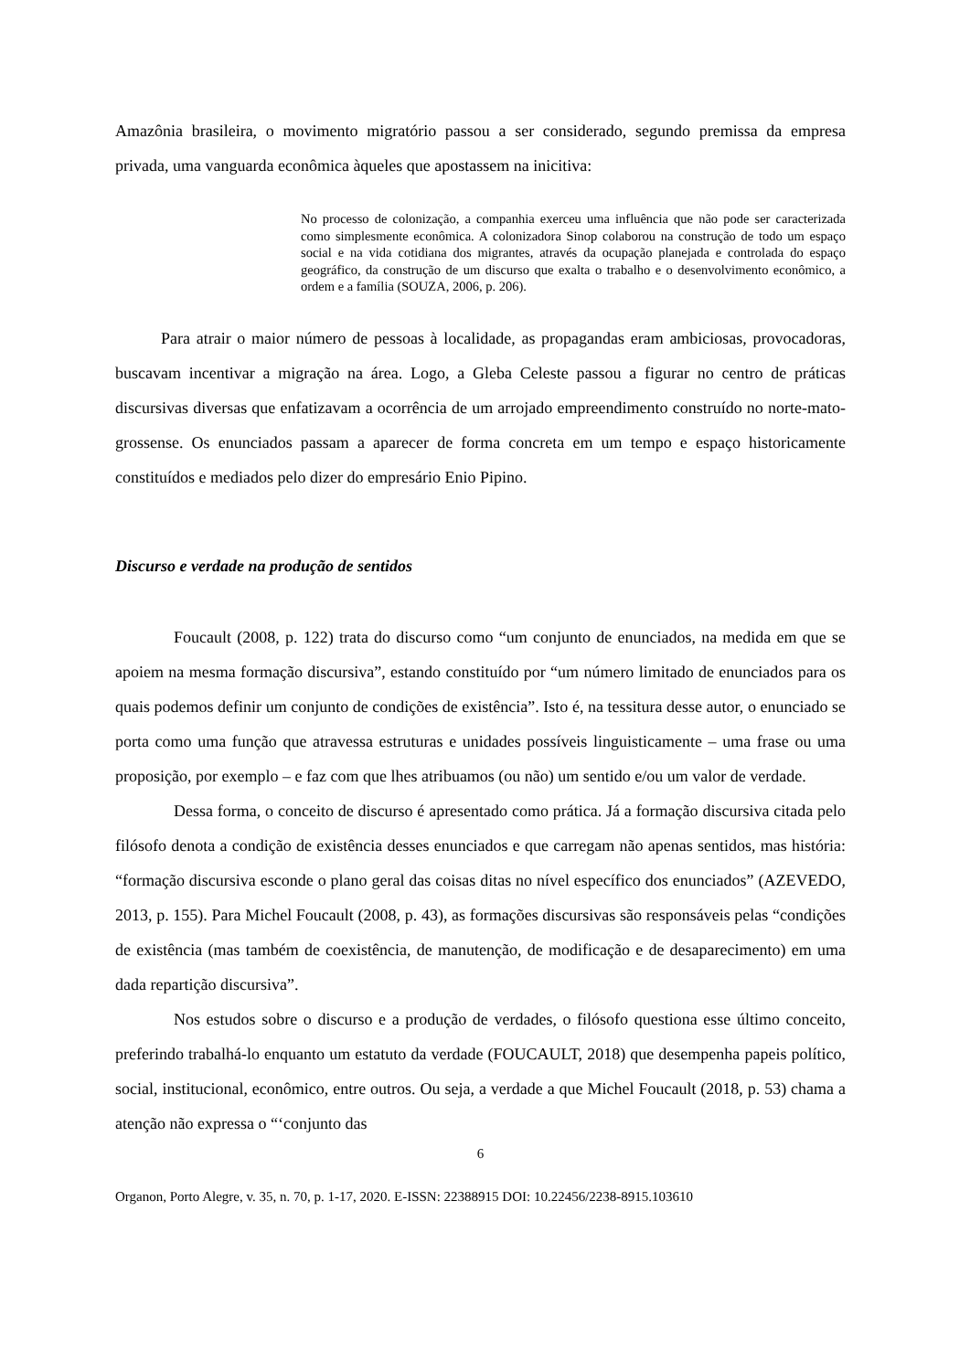Amazônia brasileira, o movimento migratório passou a ser considerado, segundo premissa da empresa privada, uma vanguarda econômica àqueles que apostassem na inicitiva:
No processo de colonização, a companhia exerceu uma influência que não pode ser caracterizada como simplesmente econômica. A colonizadora Sinop colaborou na construção de todo um espaço social e na vida cotidiana dos migrantes, através da ocupação planejada e controlada do espaço geográfico, da construção de um discurso que exalta o trabalho e o desenvolvimento econômico, a ordem e a família (SOUZA, 2006, p. 206).
Para atrair o maior número de pessoas à localidade, as propagandas eram ambiciosas, provocadoras, buscavam incentivar a migração na área. Logo, a Gleba Celeste passou a figurar no centro de práticas discursivas diversas que enfatizavam a ocorrência de um arrojado empreendimento construído no norte-mato-grossense. Os enunciados passam a aparecer de forma concreta em um tempo e espaço historicamente constituídos e mediados pelo dizer do empresário Enio Pipino.
Discurso e verdade na produção de sentidos
Foucault (2008, p. 122) trata do discurso como “um conjunto de enunciados, na medida em que se apoiem na mesma formação discursiva”, estando constituído por “um número limitado de enunciados para os quais podemos definir um conjunto de condições de existência”. Isto é, na tessitura desse autor, o enunciado se porta como uma função que atravessa estruturas e unidades possíveis linguisticamente – uma frase ou uma proposição, por exemplo – e faz com que lhes atribuamos (ou não) um sentido e/ou um valor de verdade.
Dessa forma, o conceito de discurso é apresentado como prática. Já a formação discursiva citada pelo filósofo denota a condição de existência desses enunciados e que carregam não apenas sentidos, mas história: “formação discursiva esconde o plano geral das coisas ditas no nível específico dos enunciados” (AZEVEDO, 2013, p. 155). Para Michel Foucault (2008, p. 43), as formações discursivas são responsáveis pelas “condições de existência (mas também de coexistência, de manutenção, de modificação e de desaparecimento) em uma dada repartição discursiva”.
Nos estudos sobre o discurso e a produção de verdades, o filósofo questiona esse último conceito, preferindo trabalhá-lo enquanto um estatuto da verdade (FOUCAULT, 2018) que desempenha papeis político, social, institucional, econômico, entre outros. Ou seja, a verdade a que Michel Foucault (2018, p. 53) chama a atenção não expressa o “‘conjunto das
6
Organon, Porto Alegre, v. 35, n. 70, p. 1-17, 2020. E-ISSN: 22388915 DOI: 10.22456/2238-8915.103610